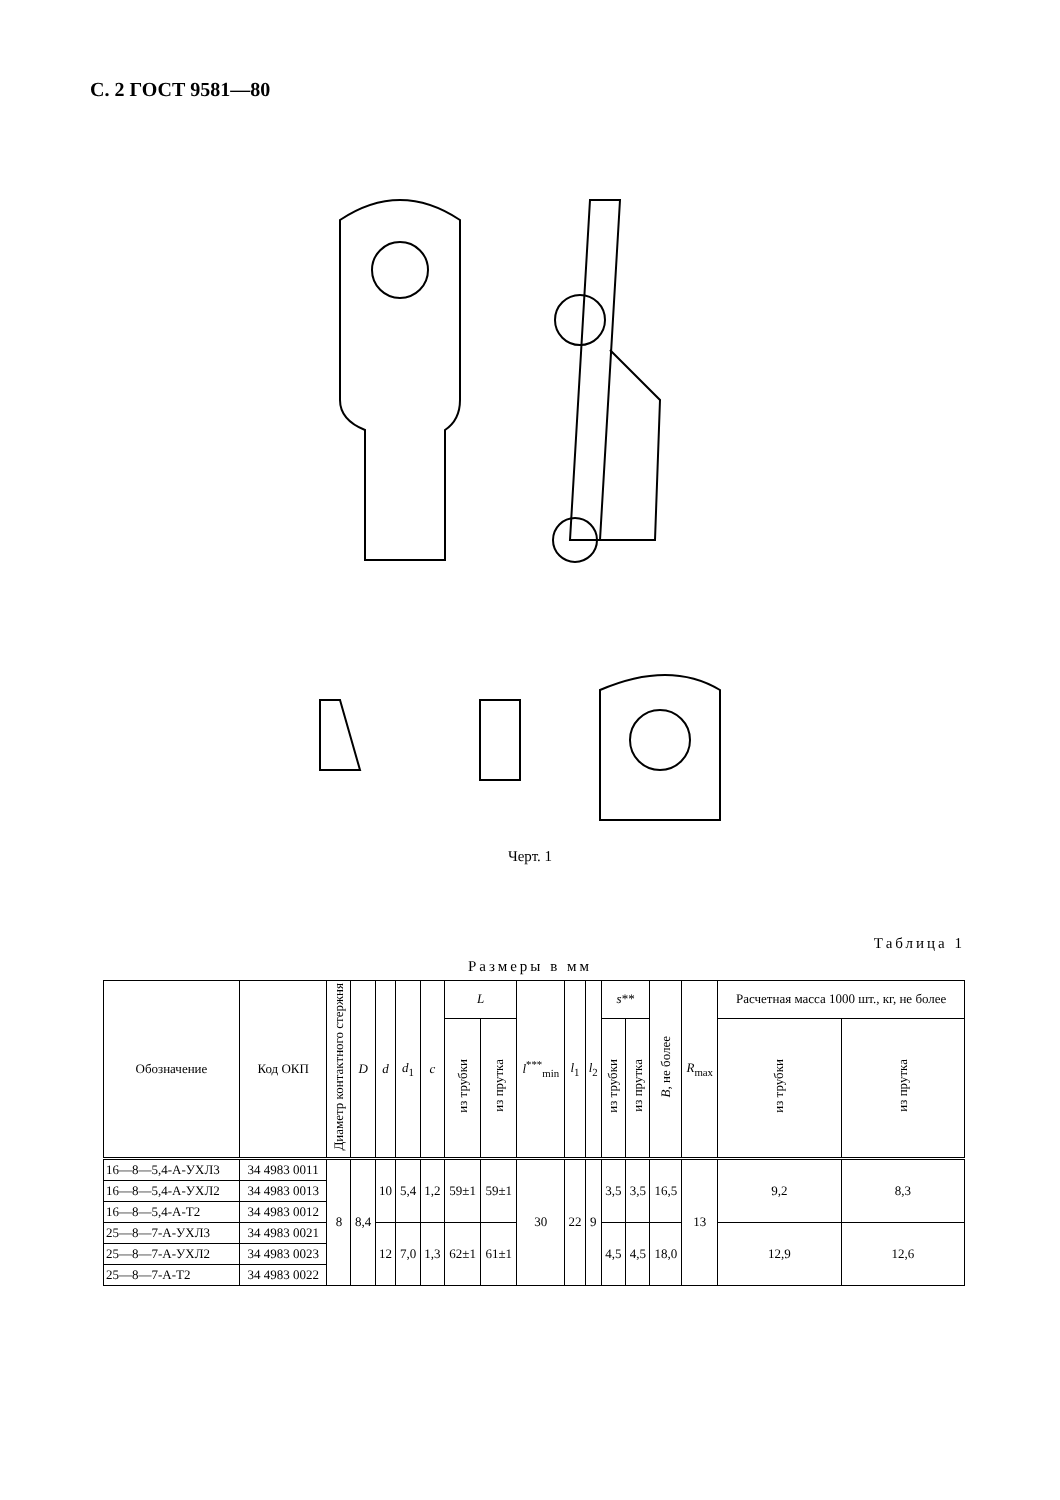С. 2 ГОСТ 9581—80
Черт. 1
Таблица 1
Размеры в мм
| Обозначение | Код ОКП | Диаметр контактного стержня | D | d | d<sub>1</sub> | c | L | | l<sup>***</sup><sub>min</sub> | l<sub>1</sub> | l<sub>2</sub> | s ** | | B , не более | R<sub>max</sub> | Расчетная масса 1000 шт., кг, не более | |
| --- | --- | --- | --- | --- | --- | --- | --- | --- | --- | --- | --- | --- | --- | --- | --- | --- | --- |
| | | | | | | | из трубки | из прутка | | | | из трубки | из прутка | | | из трубки | из прутка |
| 16—8—5,4-А-УХЛ3 | 34 4983 0011 | 8 | 8,4 | 10 | 5,4 | 1,2 | 59±1 | 59±1 | 30 | 22 | 9 | 3,5 | 3,5 | 16,5 | 13 | 9,2 | 8,3 |
| 16—8—5,4-А-УХЛ2 | 34 4983 0013 | | | | | | | | | | | | | | | | |
| 16—8—5,4-А-Т2 | 34 4983 0012 | | | | | | | | | | | | | | | | |
| 25—8—7-А-УХЛ3 | 34 4983 0021 | | | 12 | 7,0 | 1,3 | 62±1 | 61±1 | | | | 4,5 | 4,5 | 18,0 | | 12,9 | 12,6 |
| 25—8—7-А-УХЛ2 | 34 4983 0023 | | | | | | | | | | | | | | | | |
| 25—8—7-А-Т2 | 34 4983 0022 | | | | | | | | | | | | | | | | |